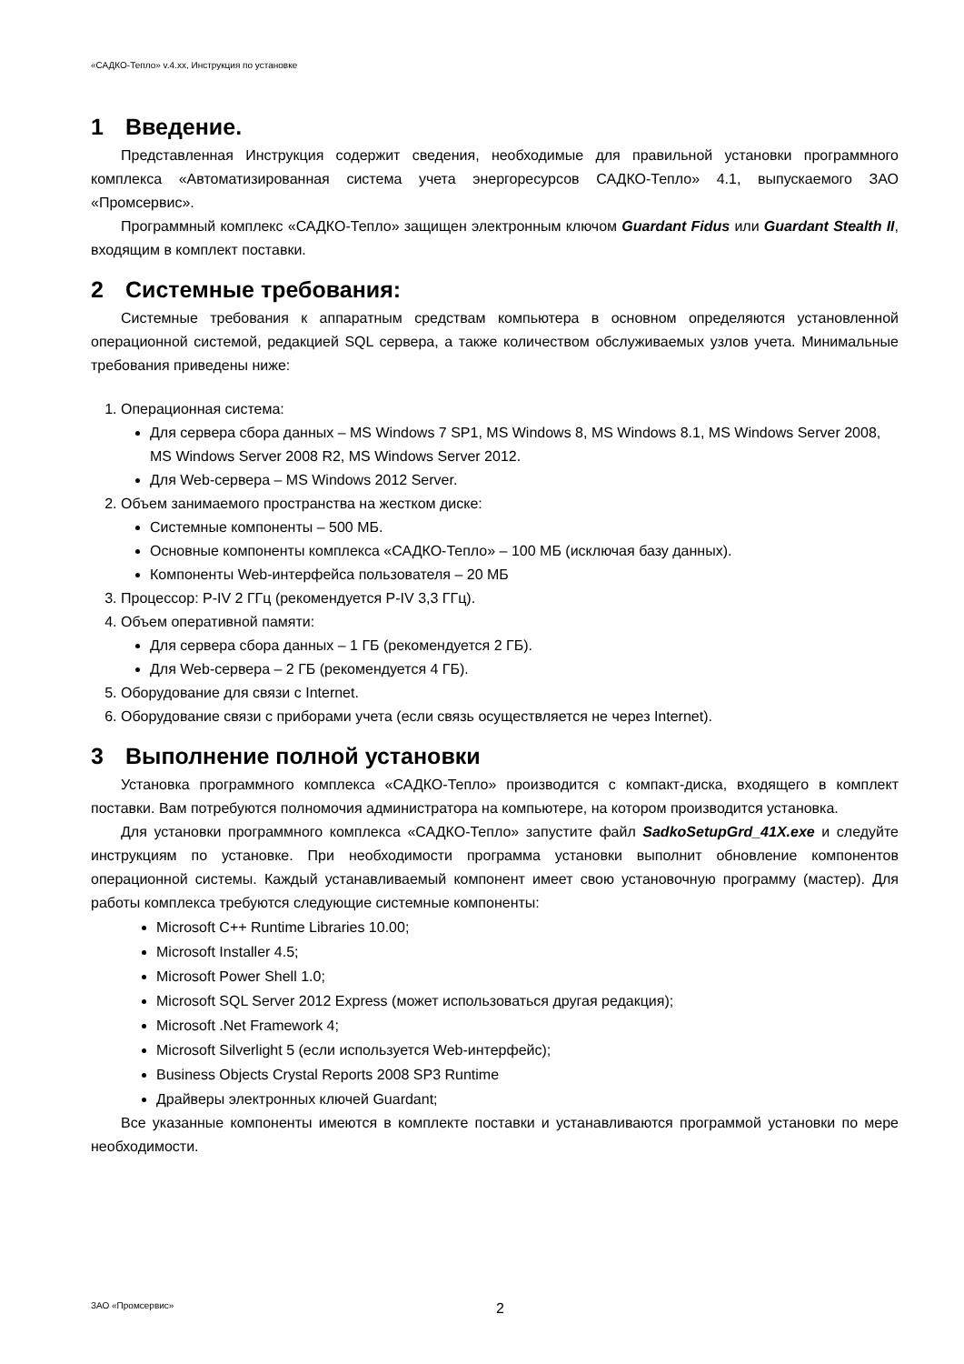«САДКО-Тепло» v.4.xx, Инструкция по установке
1 Введение.
Представленная Инструкция содержит сведения, необходимые для правильной установки программного комплекса «Автоматизированная система учета энергоресурсов САДКО-Тепло» 4.1, выпускаемого ЗАО «Промсервис».
Программный комплекс «САДКО-Тепло» защищен электронным ключом Guardant Fidus или Guardant Stealth II, входящим в комплект поставки.
2 Системные требования:
Системные требования к аппаратным средствам компьютера в основном определяются установленной операционной системой, редакцией SQL сервера, а также количеством обслуживаемых узлов учета. Минимальные требования приведены ниже:
1. Операционная система:
Для сервера сбора данных – MS Windows 7 SP1, MS Windows 8, MS Windows 8.1, MS Windows Server 2008, MS Windows Server 2008 R2, MS Windows Server 2012.
Для Web-сервера – MS Windows 2012 Server.
2. Объем занимаемого пространства на жестком диске:
Системные компоненты – 500 МБ.
Основные компоненты комплекса «САДКО-Тепло» – 100 МБ (исключая базу данных).
Компоненты Web-интерфейса пользователя – 20 МБ
3. Процессор: P-IV 2 ГГц (рекомендуется P-IV 3,3 ГГц).
4. Объем оперативной памяти:
Для сервера сбора данных – 1 ГБ (рекомендуется 2 ГБ).
Для Web-сервера – 2 ГБ (рекомендуется 4 ГБ).
5. Оборудование для связи с Internet.
6. Оборудование связи с приборами учета (если связь осуществляется не через Internet).
3 Выполнение полной установки
Установка программного комплекса «САДКО-Тепло» производится с компакт-диска, входящего в комплект поставки. Вам потребуются полномочия администратора на компьютере, на котором производится установка.
Для установки программного комплекса «САДКО-Тепло» запустите файл SadkoSetupGrd_41X.exe и следуйте инструкциям по установке. При необходимости программа установки выполнит обновление компонентов операционной системы. Каждый устанавливаемый компонент имеет свою установочную программу (мастер). Для работы комплекса требуются следующие системные компоненты:
Microsoft C++ Runtime Libraries 10.00;
Microsoft Installer 4.5;
Microsoft Power Shell 1.0;
Microsoft SQL Server 2012 Express (может использоваться другая редакция);
Microsoft .Net Framework 4;
Microsoft Silverlight 5 (если используется Web-интерфейс);
Business Objects Crystal Reports 2008 SP3 Runtime
Драйверы электронных ключей Guardant;
Все указанные компоненты имеются в комплекте поставки и устанавливаются программой установки по мере необходимости.
ЗАО «Промсервис» 2